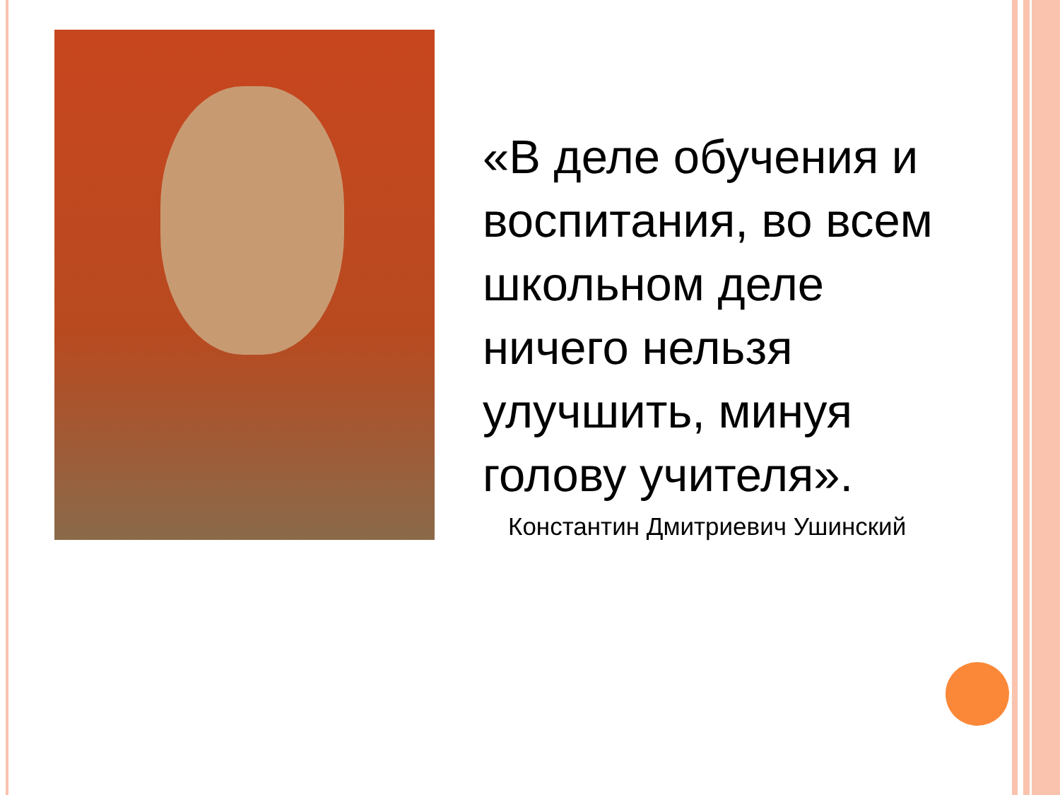«В деле обучения и
воспитания, во всем
школьном деле
ничего нельзя
улучшить, минуя
голову учителя».
Константин Дмитриевич Ушинский